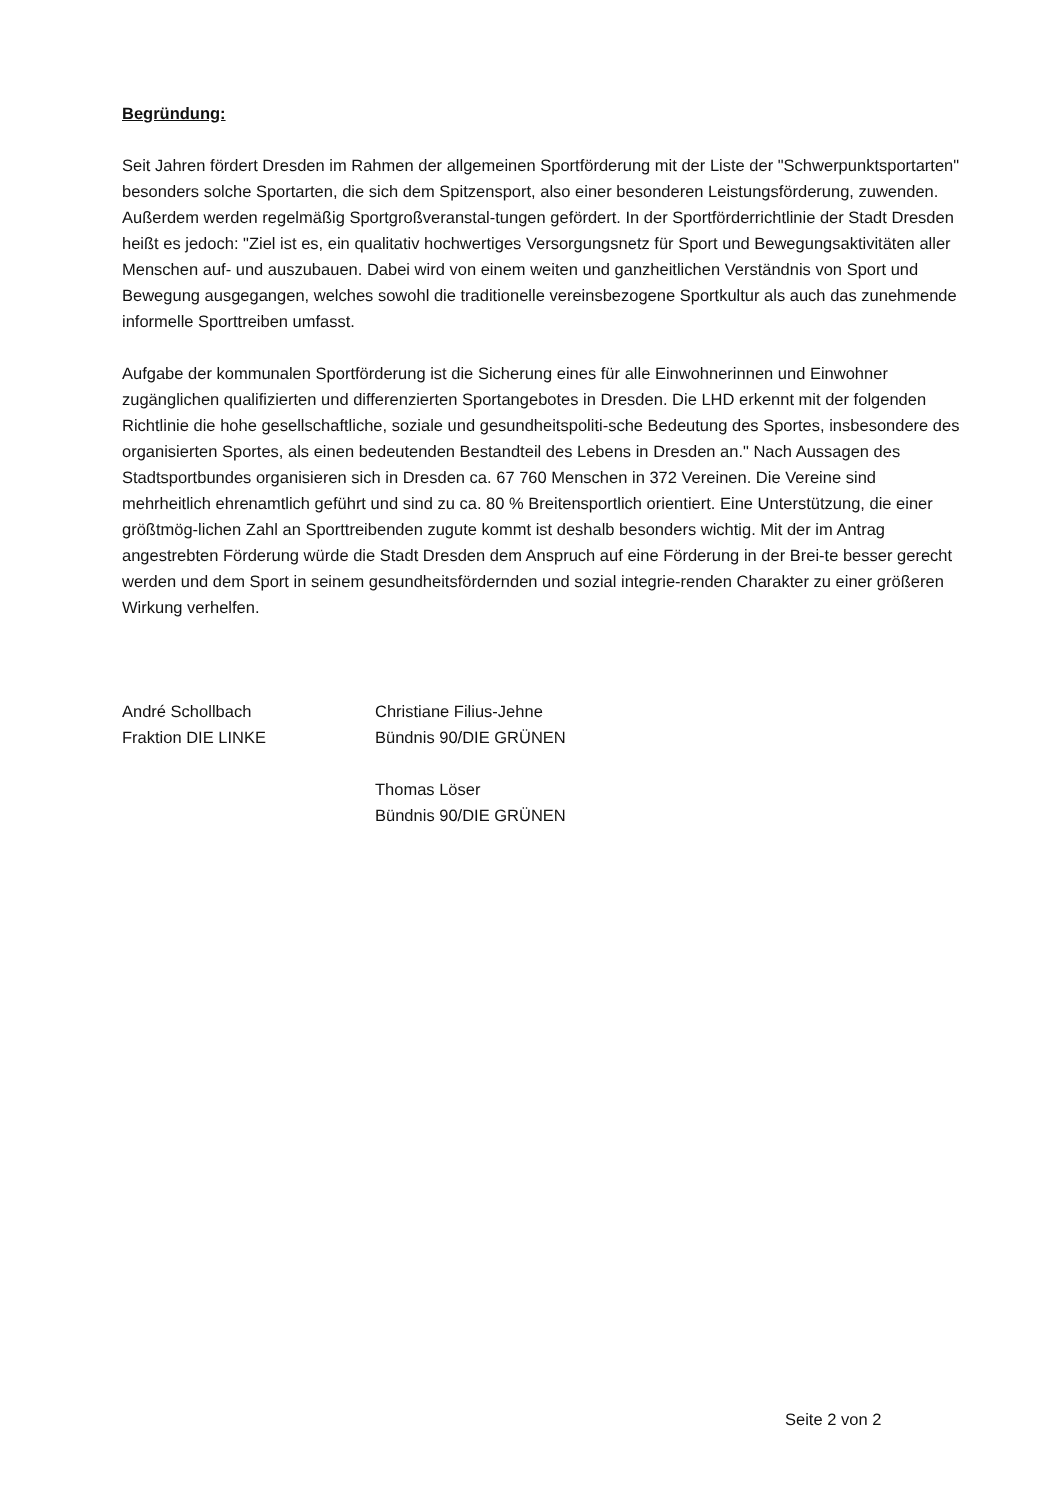Begründung:
Seit Jahren fördert Dresden im Rahmen der allgemeinen Sportförderung mit der Liste der "Schwerpunktsportarten" besonders solche Sportarten, die sich dem Spitzensport, also einer besonderen Leistungsförderung, zuwenden. Außerdem werden regelmäßig Sportgroßveranstal-tungen gefördert. In der Sportförderrichtlinie der Stadt Dresden heißt es jedoch: "Ziel ist es, ein qualitativ hochwertiges Versorgungsnetz für Sport und Bewegungsaktivitäten aller Menschen auf- und auszubauen. Dabei wird von einem weiten und ganzheitlichen Verständnis von Sport und Bewegung ausgegangen, welches sowohl die traditionelle vereinsbezogene Sportkultur als auch das zunehmende informelle Sporttreiben umfasst.
Aufgabe der kommunalen Sportförderung ist die Sicherung eines für alle Einwohnerinnen und Einwohner zugänglichen qualifizierten und differenzierten Sportangebotes in Dresden. Die LHD erkennt mit der folgenden Richtlinie die hohe gesellschaftliche, soziale und gesundheitspoliti-sche Bedeutung des Sportes, insbesondere des organisierten Sportes, als einen bedeutenden Bestandteil des Lebens in Dresden an." Nach Aussagen des Stadtsportbundes organisieren sich in Dresden ca. 67 760 Menschen in 372 Vereinen. Die Vereine sind mehrheitlich ehrenamtlich geführt und sind zu ca. 80 % Breitensportlich orientiert. Eine Unterstützung, die einer größtmög-lichen Zahl an Sporttreibenden zugute kommt ist deshalb besonders wichtig. Mit der im Antrag angestrebten Förderung würde die Stadt Dresden dem Anspruch auf eine Förderung in der Brei-te besser gerecht werden und dem Sport in seinem gesundheitsfördernden und sozial integrie-renden Charakter zu einer größeren Wirkung verhelfen.
André Schollbach
Fraktion DIE LINKE
Christiane Filius-Jehne
Bündnis 90/DIE GRÜNEN
Thomas Löser
Bündnis 90/DIE GRÜNEN
Seite 2 von 2